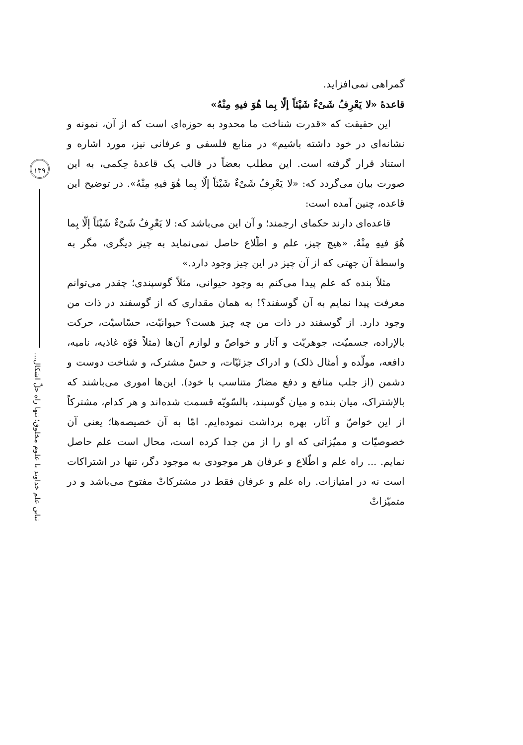۱۳۹
تباین علم خداوند با علوم مخلوق؛ تنها راه حلِّ اشکال...
گمراهی نمی‌افزاید.
قاعدهٔ «لا یَعْرِفُ شَیْءٌ شَیْئاً إلّا بِما هُوَ فیهِ مِنْهُ»
این حقیقت که «قدرت شناخت ما محدود به حوزه‌ای است که از آن، نمونه و نشانه‌ای در خود داشته باشیم» در منابع فلسفی و عرفانی نیز، مورد اشاره و استناد قرار گرفته است. این مطلب بعضاً در قالب یک قاعدهٔ حِکمی، به این صورت بیان می‌گردد که: «لا یَعْرِفُ شَیْءٌ شَیْئاً إلّا بِما هُوَ فیهِ مِنْهُ». در توضیح این قاعده، چنین آمده است:
قاعده‌ای دارند حکمای ارجمند؛ و آن این می‌باشد که: لا یَعْرِفُ شَیْءٌ شَیْئاً إلّا بِما هُوَ فیهِ مِنْهُ. «هیچ چیز، علم و اطّلاع حاصل نمی‌نماید به چیز دیگری، مگر به واسطهٔ آن جهتی که از آن چیز در این چیز وجود دارد.»
مثلاً بنده که علم پیدا می‌کنم به وجود حیوانی، مثلاً گوسپندی؛ چقدر می‌توانم معرفت پیدا نمایم به آن گوسفند؟! به همان مقداری که از گوسفند در ذات من وجود دارد. از گوسفند در ذات من چه چیز هست؟ حیوانیّت، حسّاسیّت، حرکت بالإراده، جسمیّت، جوهریّت و آثار و خواصّ و لوازم آن‌ها (مثلاً قوّه غاذیه، نامیه، دافعه، مولّده و أمثال ذلک) و ادراک جزئیّات، و حسّ مشترک، و شناخت دوست و دشمن (از جلب منافع و دفع مضارّ متناسب با خود). این‌ها اموری می‌باشند که بالإشتراک، میان بنده و میان گوسپند، بالسّویّه قسمت شده‌اند و هر کدام، مشترکاً از این خواصّ و آثار، بهره برداشت نموده‌ایم. امّا به آن خصیصه‌ها؛ یعنی آن خصوصیّات و ممیّزاتی که او را از من جدا کرده است، محال است علم حاصل نمایم. ... راه علم و اطّلاع و عرفان هر موجودی به موجود دگر، تنها در اشتراکات است نه در امتیازات. راه علم و عرفان فقط در مشترکاتْ مفتوح می‌باشد و در متمیّزاتْ